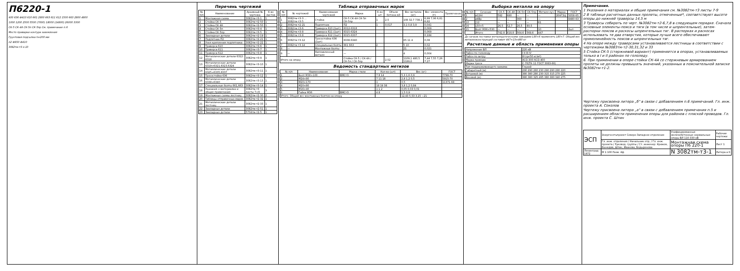П6220-1
400 636 Ф410 610 661 2800 663 611 612 1500 663 2800 4800
1000 1200 2500 5500 (7000) 18000 (14800) 26000 3300
СК-5 СК-4А СК-5п СК-5пр См. примечание п.6
Место приварки контура заземления
Грунтовая подсыпка h=200 мм
п2 Ф650 Ф410
3082тм-т3 л.10
Перечень чертежей
| № п/п | Наименование | Архивный № чертежа | К-во листов |
| --- | --- | --- | --- |
| 1 | Монтажная схема | 3082тм-т3-1 | 1 |
| 2 | Стойка СК-5 | 3082тм-т2-50 | 1 |
| 3 | Стойка СК-4А | 3082тм-т2-50 | 1 |
| 4 | Стойка СК-5п | 3082тм-т3-4 | 1 |
| 5 | Стойка СК-5пр | 3082тм-т3-5 | 1 |
| 6 | Закладные детали | 3082тм-т2-19 | 1 |
| 7 | Подпятник П2 | 3082тм-т2-21 | 1 |
| 8 | Узел крепления подпятника | 3082тм-т2-22 | 1 |
| 9 | Траверса 610 | 3082тм-т3-6 | 1 |
| 10 | Траверса 611 | 3082тм-т3-7 | 1 |
| 11 | Траверса 612 | 3082тм-т3-8 | 1 |
| 12 | Металлические детали 6312-6318 | 3082тм-т3-9 | 1 |
| 13 | Металлические детали 6319÷6321,6323,6324 | 3082тм-т3-10 | 1 |
| 14 | Металлические детали 6325÷6335,6337 | 3082тм-т3-11 | 1 |
| 15 | Тросостойка 636 | 3082тм-т3-12 | 1 |
| 16 | Металлические детали 6338÷6340 | 3082тм-т3-13 | 1 |
| 17 | Специальные болты 661,663 | 3082тм-т3-14 | 1 |
| 18 | Указания о материалах и общие примечания | 3082тм-т3 листы 7÷9 | 3 |
| 19 | Монтажные схемы лестниц | 3082тм-т2-30 | 2 |
| 20 | Таблицы отправочных марок | 3082тм-т2-32 | 1 |
| 21 | Металлические детали лестниц | 3082тм-т2-33 | 1 |
| 22 | Закладные детали | 3082тм-т2-51 | 1 |
| 23 | Закладные детали | 5734тм-т2-5 | 1 |
Таблица отправочных марок
| № п/п | № чертежей | Наименование чертежей | Марка | К-во шт | Объем бетона м3 | Вес металла (кг) | Вес элемента (т) | Примечание |
| --- | --- | --- | --- | --- | --- | --- | --- | --- |
| 1 | 3082тм-т3-3 ... 3082тм-т3-5 | Стойка | СК-5 СК-4А СК-5п СК-5пр | 1 | 2,5 | 108 32,7 738,1 | 6,99 7,06 6,81 6,82 | |
| 2 | 3082тм-т2-21 | Подпятник | П2 | 1 | 0,017 | 3,1 0,8 3,9 | 0,041 | |
| 3 | 3082тм-т3-6 | Траверса 610 (1шт) | 6312-6318 | | | | 0,069 | |
| 4 | 3082тм-т3-8 | Траверса 611 (1шт) | 6315-6324 | | | | 0,069 | |
| 5 | 3082тм-т3-8 | Траверса 612 (1шт) | 6315-6337 | | | | 0,184 | |
| 6 | 3082тм-т3-12 | Тросостойка 636 (1шт) | 6338-6340 | | | 65 11 4 | 0,08 | |
| 7 | 3082тм-т3-14 | Специальные болты | 661 663 | 2 | | 5 10 | 0,02 | |
| 8 | — | Монтажные болты | — | | | 21 | 0,021 | |
| 9 | — | Наплавленный металл | — | | | 4 | 0,004 | |
| Итого на опору | | | Стойка СК-5 / СК-4А / СК-5п / СК-5пр | | 2,52 | 1109,1 480,5 1189,6 | 7,44 7,55 7,26 7,27 | |
Ведомость стандартных метизов
| № п/п | Наименование | Марка стали | Кол-во (шт) | Вес (кг) | ГОСТ |
| --- | --- | --- | --- | --- | --- |
| 1 | Болт М30×100 | ВМСт3 | 7 8 14 | 5,3 1,6 0,9 | 7798-70 |
| 2 | М24×80 | | 7 11 18 | 2,8 1,2 0,5 | 5915-70 |
| 3 | М20×170 | | 1 | 0,5 | 11371-68 |
| 4 | М20×80 | | 18 19 38 | 3,8 1,2 0,84 | |
| 5 | М16×40 | | 1 1 2 | 0,05 0,03 0,01 | |
| 6 | Гайка М36 | ВМСт3 | 4 8 | 1,5 0,9 | |
| Итого. Общий вес монтажных болтов на опору | | | | 12,43 5,53 3,15 ~21 | |
Выборка металла на опору
| № п/п | Сечение | СК-5 | СК-4А | СК-5п | СК-5пр | Металл луч | Марка | ГОСТ |
| --- | --- | --- | --- | --- | --- | --- | --- | --- |
| 1 | ø12АI | 592 | 680 | — | — | — | 20ХГ2Ц | 5058-65 |
| 2 | ø4Вр | — | — | 360 | — | — | | 8480-63 |
| 10 | [12 | — | — | — | — | 61 | | |
| 16 | L50×5 | 26,5 | 52,7 | 26,5 | 80,5 | — | | |
| 21 | Болт М36×530 | — | — | — | — | 10 | | 2шт |
| | Итого | 742,8 | 818,8 | 564,6 | 569,6 | 447 | | |
До начала поставки металлургическими заводами L80×6 применять L80×7. Общий вес металлоконструкций составит 447+13=460 кг
Расчетные данные и область применения опоры
| Напряжение ВЛ | 220 кВ |
| Район по гололеду | I II III IV |
| Район по ветру | III (q=50 кг/м²) |
| Марка провода | АСО-300 АСО-400 |
| Марка троса | С-70(ТК-11 ГОСТ 3063-66) |
| Тип поддерживающего зажима | Глухой |
| Габаритный (м) | 290 290 260 230 290 290 280 220 |
| Ветровой (м) | 380 380 280 230 315 315 270 225 |
| Весовой (м) | 380 380 325 285 380 380 340 275 |
Примечания.
1 Указания о материалах и общие примечания см. №3082тм-т3 листы 7-9
2 В таблице расчетных данных пролеты, отмеченные*, соответствуют высоте опоры до нижней траверсы 14,5 м
3 Траверсы собирать по черт. №3082тм-т2-6,7,8 в следующем порядке. Сначала основные элементы-пояса и тяги (в том числе и шпренгельные), затем-распорки поясов и раскосы шпренгельных тяг. В распорках и раскосах использовать те два отверстия, которые лучше всего обеспечивают прямолинейность поясов и шпренгельных тяг.
4 На опоре между траверсами устанавливаются лестницы в соответствии с чертежами №3083тм-т2-30,31,32 и 33
5 Стойка СК-5 (стержневой вариант) применяется в опорах, устанавливаемых только в I и II районах по гололеду.
6. При применении в опоре стойки СК-4А со стержневым армированием пролеты не должны превышать значений, указанных в пояснительной записке №3082тм-т1-2.
Чертежу присвоена литера „б" в связи с добавлением п.6 примечаний. Гл. инж. проекта А. Соколов
Чертежу присвоена литера „а" в связи с добавлением примечания п.5 и расширением области применения опоры для районов с пляской проводов. Гл. инж. проекта С. Штин
| ЭСП | Энергосетьпроект Северо-Западное отделение | Унифицированные железобетонные нормальные опоры ВЛ 110-330 кВ | Рабочие чертежи |
| | Гл. инж. отделения / Начальник отд. / Гл. инж. проекта / Руковод. группы / Ст. инженер: Крюков, Ешнедвв, Штин, Иванова, Бодыренова | Монтажная схема опоры П6 220-1 | Лист 1 |
| Ленинград 1972 | М 1:100 Разм. 4ф | N 3082тм-т3-1 | Литера а б |